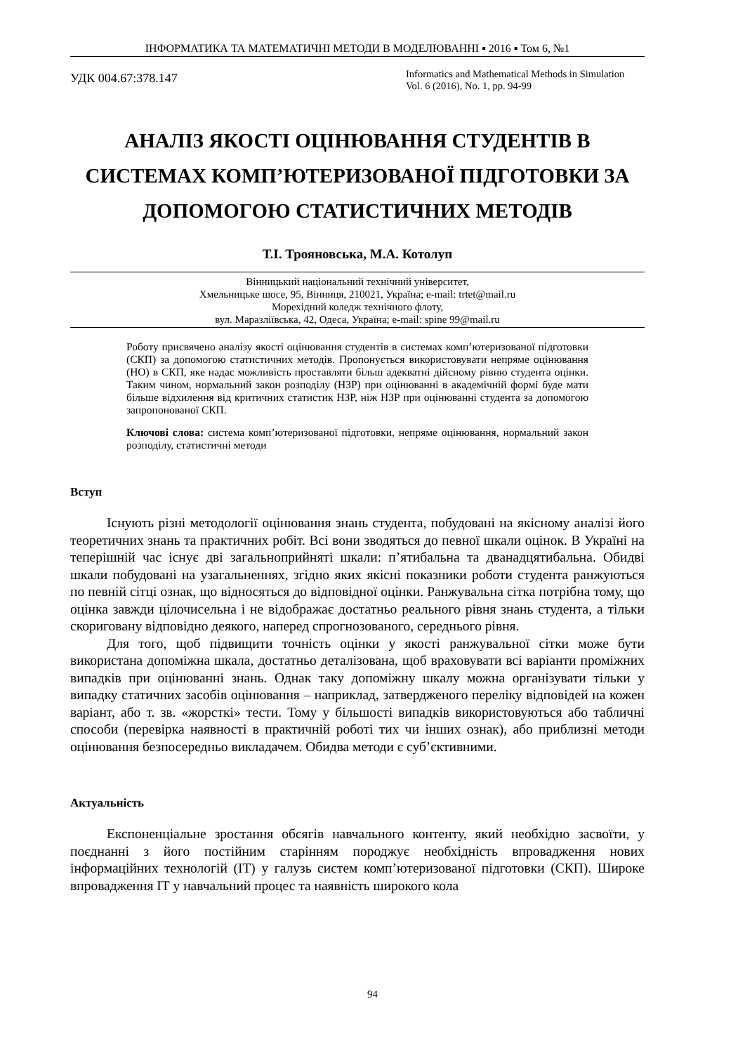ІНФОРМАТИКА ТА МАТЕМАТИЧНІ МЕТОДИ В МОДЕЛЮВАННІ ▪ 2016 ▪ Том 6, №1
УДК 004.67:378.147
Informatics and Mathematical Methods in Simulation
Vol. 6 (2016), No. 1, pp. 94-99
АНАЛІЗ ЯКОСТІ ОЦІНЮВАННЯ СТУДЕНТІВ В СИСТЕМАХ КОМП’ЮТЕРИЗОВАНОЇ ПІДГОТОВКИ ЗА ДОПОМОГОЮ СТАТИСТИЧНИХ МЕТОДІВ
Т.І. Трояновська, М.А. Котолуп
Вінницький національний технічний університет,
Хмельницьке шосе, 95, Вінниця, 210021, Україна; e-mail: trtet@mail.ru
Морехідний коледж технічного флоту,
вул. Маразліївська, 42, Одеса, Україна; e-mail: spine 99@mail.ru
Роботу присвячено аналізу якості оцінювання студентів в системах комп’ютеризованої підготовки (СКП) за допомогою статистичних методів. Пропонується використовувати непряме оцінювання (НО) в СКП, яке надає можливість проставляти більш адекватні дійсному рівню студента оцінки. Таким чином, нормальний закон розподілу (НЗР) при оцінюванні в академічній формі буде мати більше відхилення від критичних статистик НЗР, ніж НЗР при оцінюванні студента за допомогою запропонованої СКП.
Ключові слова: система комп’ютеризованої підготовки, непряме оцінювання, нормальний закон розподілу, статистичні методи
Вступ
Існують різні методології оцінювання знань студента, побудовані на якісному аналізі його теоретичних знань та практичних робіт. Всі вони зводяться до певної шкали оцінок. В Україні на теперішній час існує дві загальноприйняті шкали: п’ятибальна та дванадцятибальна. Обидві шкали побудовані на узагальненнях, згідно яких якісні показники роботи студента ранжуються по певній сітці ознак, що відносяться до відповідної оцінки. Ранжувальна сітка потрібна тому, що оцінка завжди цілочисельна і не відображає достатньо реального рівня знань студента, а тільки скориговану відповідно деякого, наперед спрогнозованого, середнього рівня.
Для того, щоб підвищити точність оцінки у якості ранжувальної сітки може бути використана допоміжна шкала, достатньо деталізована, щоб враховувати всі варіанти проміжних випадків при оцінюванні знань. Однак таку допоміжну шкалу можна організувати тільки у випадку статичних засобів оцінювання – наприклад, затвердженого переліку відповідей на кожен варіант, або т. зв. «жорсткі» тести. Тому у більшості випадків використовуються або табличні способи (перевірка наявності в практичній роботі тих чи інших ознак), або приблизні методи оцінювання безпосередньо викладачем. Обидва методи є суб’єктивними.
Актуальність
Експоненціальне зростання обсягів навчального контенту, який необхідно засвоїти, у поєднанні з його постійним старінням породжує необхідність впровадження нових інформаційних технологій (ІТ) у галузь систем комп’ютеризованої підготовки (СКП). Широке впровадження ІТ у навчальний процес та наявність широкого кола
94